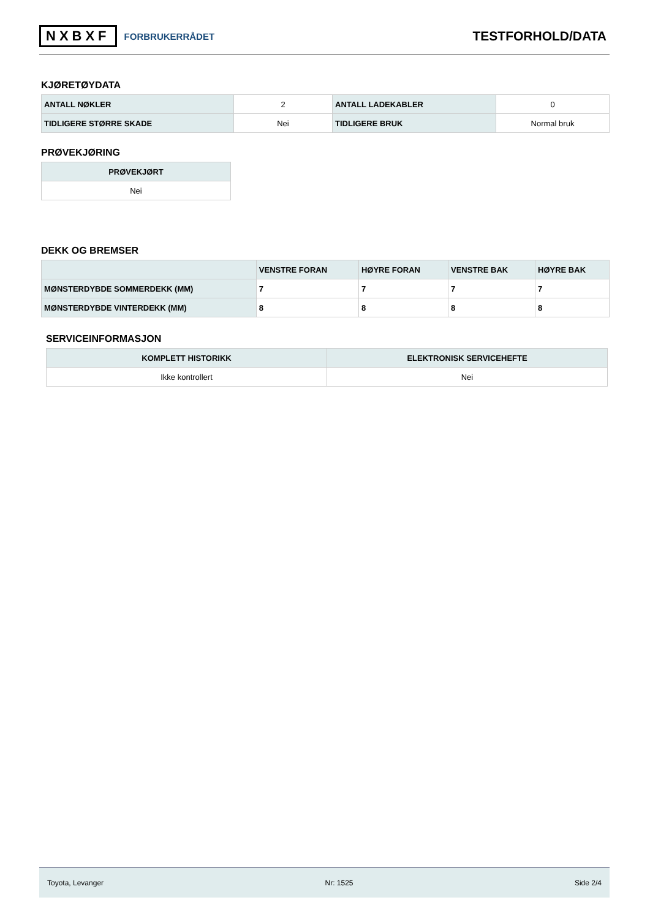NXBXF FORBRUKERRÅDET
TESTFORHOLD/DATA
KJØRETØYDATA
| ANTALL NØKLER | 2 | ANTALL LADEKABLER | 0 |
| TIDLIGERE STØRRE SKADE | Nei | TIDLIGERE BRUK | Normal bruk |
PRØVEKJØRING
| PRØVEKJØRT |
| --- |
| Nei |
DEKK OG BREMSER
| | VENSTRE FORAN | HØYRE FORAN | VENSTRE BAK | HØYRE BAK |
| --- | --- | --- | --- | --- |
| MØNSTERDYBDE SOMMERDEKK (MM) | 7 | 7 | 7 | 7 |
| MØNSTERDYBDE VINTERDEKK (MM) | 8 | 8 | 8 | 8 |
SERVICEINFORMASJON
| KOMPLETT HISTORIKK | ELEKTRONISK SERVICEHEFTE |
| --- | --- |
| Ikke kontrollert | Nei |
Toyota, Levanger Nr: 1525 Side 2/4